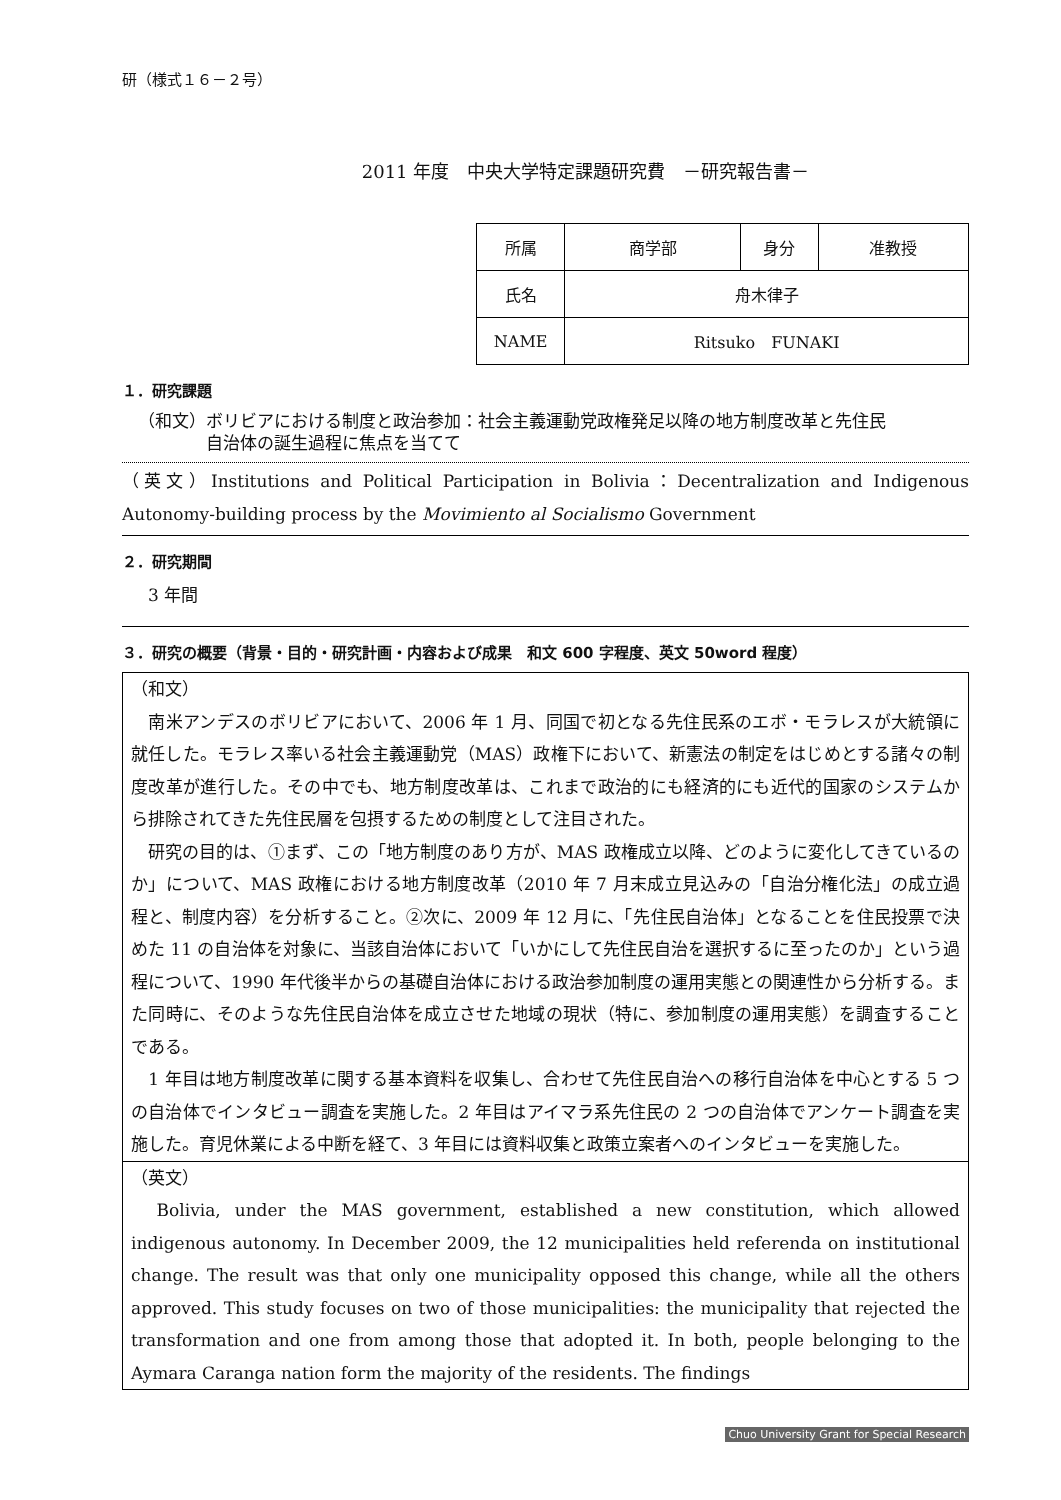研（様式１６－２号）
2011 年度　中央大学特定課題研究費　－研究報告書－
| 所属 | 商学部 | 身分 | 准教授 |
| 氏名 | 舟木律子 | | |
| NAME | Ritsuko FUNAKI | | |
１．研究課題
（和文）ボリビアにおける制度と政治参加：社会主義運動党政権発足以降の地方制度改革と先住民
　　　　自治体の誕生過程に焦点を当てて
（英文）Institutions and Political Participation in Bolivia：Decentralization and Indigenous Autonomy-building process by the Movimiento al Socialismo Government
２．研究期間
3 年間
３．研究の概要（背景・目的・研究計画・内容および成果　和文 600 字程度、英文 50word 程度）
（和文）
　南米アンデスのボリビアにおいて、2006 年 1 月、同国で初となる先住民系のエボ・モラレスが大統領に就任した。モラレス率いる社会主義運動党（MAS）政権下において、新憲法の制定をはじめとする諸々の制度改革が進行した。その中でも、地方制度改革は、これまで政治的にも経済的にも近代的国家のシステムから排除されてきた先住民層を包摂するための制度として注目された。
　研究の目的は、①まず、この「地方制度のあり方が、MAS 政権成立以降、どのように変化してきているのか」について、MAS 政権における地方制度改革（2010 年 7 月末成立見込みの「自治分権化法」の成立過程と、制度内容）を分析すること。②次に、2009 年 12 月に、「先住民自治体」となることを住民投票で決めた 11 の自治体を対象に、当該自治体において「いかにして先住民自治を選択するに至ったのか」という過程について、1990 年代後半からの基礎自治体における政治参加制度の運用実態との関連性から分析する。また同時に、そのような先住民自治体を成立させた地域の現状（特に、参加制度の運用実態）を調査することである。
　1 年目は地方制度改革に関する基本資料を収集し、合わせて先住民自治への移行自治体を中心とする 5 つの自治体でインタビュー調査を実施した。2 年目はアイマラ系先住民の 2 つの自治体でアンケート調査を実施した。育児休業による中断を経て、3 年目には資料収集と政策立案者へのインタビューを実施した。
（英文）
　Bolivia, under the MAS government, established a new constitution, which allowed indigenous autonomy. In December 2009, the 12 municipalities held referenda on institutional change. The result was that only one municipality opposed this change, while all the others approved. This study focuses on two of those municipalities: the municipality that rejected the transformation and one from among those that adopted it. In both, people belonging to the Aymara Caranga nation form the majority of the residents. The findings
Chuo University Grant for Special Research